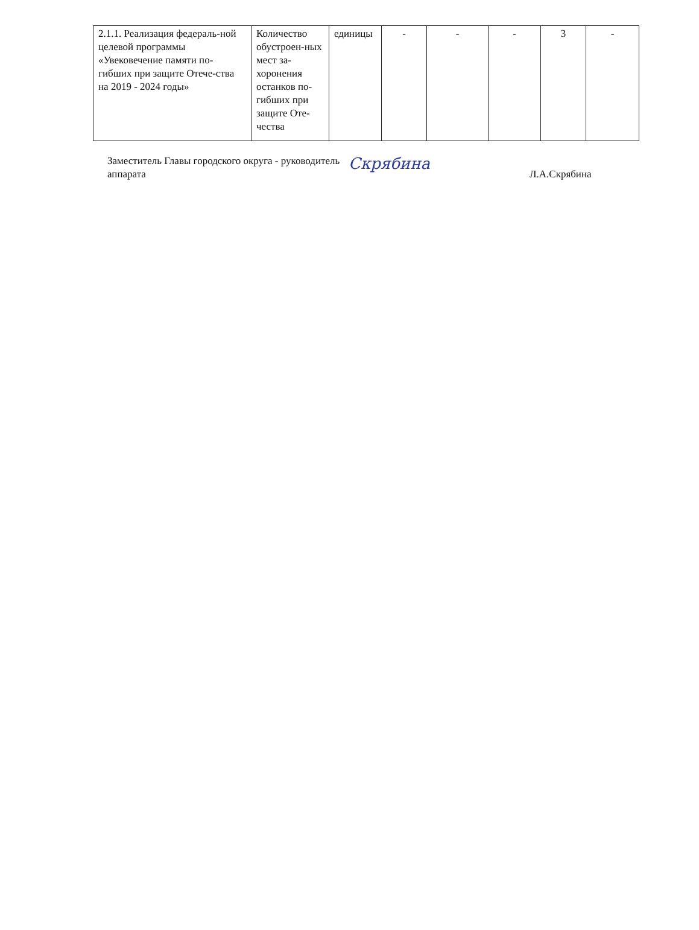| 2.1.1. Реализация федераль-ной целевой программы «Увековечение памяти по-гибших при защите Отече-ства на 2019 - 2024 годы» | Количество обустроен-ных мест за-хоронения останков по-гибших при защите Оте-чества | единицы | - | - | - | 3 | - |
Заместитель Главы городского округа - руководитель аппарата
Скрябина
Л.А.Скрябина